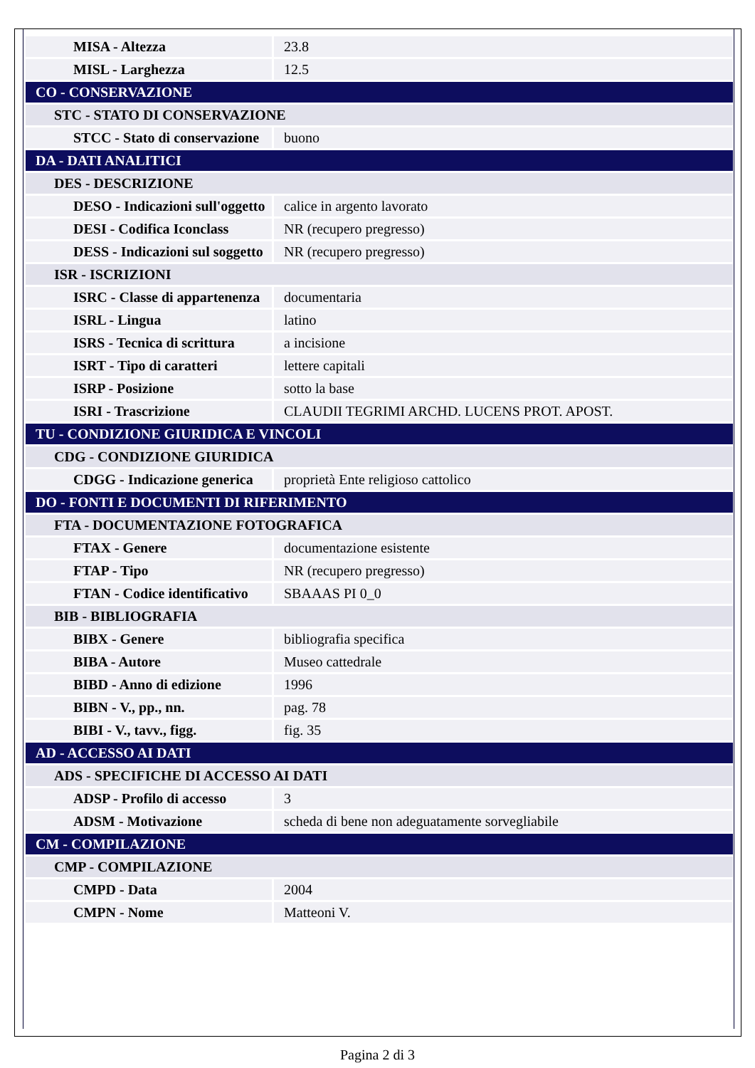| MISA - Altezza | 23.8 |
| MISL - Larghezza | 12.5 |
| CO - CONSERVAZIONE | |
| STC - STATO DI CONSERVAZIONE | |
| STCC - Stato di conservazione | buono |
| DA - DATI ANALITICI | |
| DES - DESCRIZIONE | |
| DESO - Indicazioni sull'oggetto | calice in argento lavorato |
| DESI - Codifica Iconclass | NR (recupero pregresso) |
| DESS - Indicazioni sul soggetto | NR (recupero pregresso) |
| ISR - ISCRIZIONI | |
| ISRC - Classe di appartenenza | documentaria |
| ISRL - Lingua | latino |
| ISRS - Tecnica di scrittura | a incisione |
| ISRT - Tipo di caratteri | lettere capitali |
| ISRP - Posizione | sotto la base |
| ISRI - Trascrizione | CLAUDII TEGRIMI ARCHD. LUCENS PROT. APOST. |
| TU - CONDIZIONE GIURIDICA E VINCOLI | |
| CDG - CONDIZIONE GIURIDICA | |
| CDGG - Indicazione generica | proprietà Ente religioso cattolico |
| DO - FONTI E DOCUMENTI DI RIFERIMENTO | |
| FTA - DOCUMENTAZIONE FOTOGRAFICA | |
| FTAX - Genere | documentazione esistente |
| FTAP - Tipo | NR (recupero pregresso) |
| FTAN - Codice identificativo | SBAAAS PI 0_0 |
| BIB - BIBLIOGRAFIA | |
| BIBX - Genere | bibliografia specifica |
| BIBA - Autore | Museo cattedrale |
| BIBD - Anno di edizione | 1996 |
| BIBN - V., pp., nn. | pag. 78 |
| BIBI - V., tavv., figg. | fig. 35 |
| AD - ACCESSO AI DATI | |
| ADS - SPECIFICHE DI ACCESSO AI DATI | |
| ADSP - Profilo di accesso | 3 |
| ADSM - Motivazione | scheda di bene non adeguatamente sorvegliabile |
| CM - COMPILAZIONE | |
| CMP - COMPILAZIONE | |
| CMPD - Data | 2004 |
| CMPN - Nome | Matteoni V. |
Pagina 2 di 3